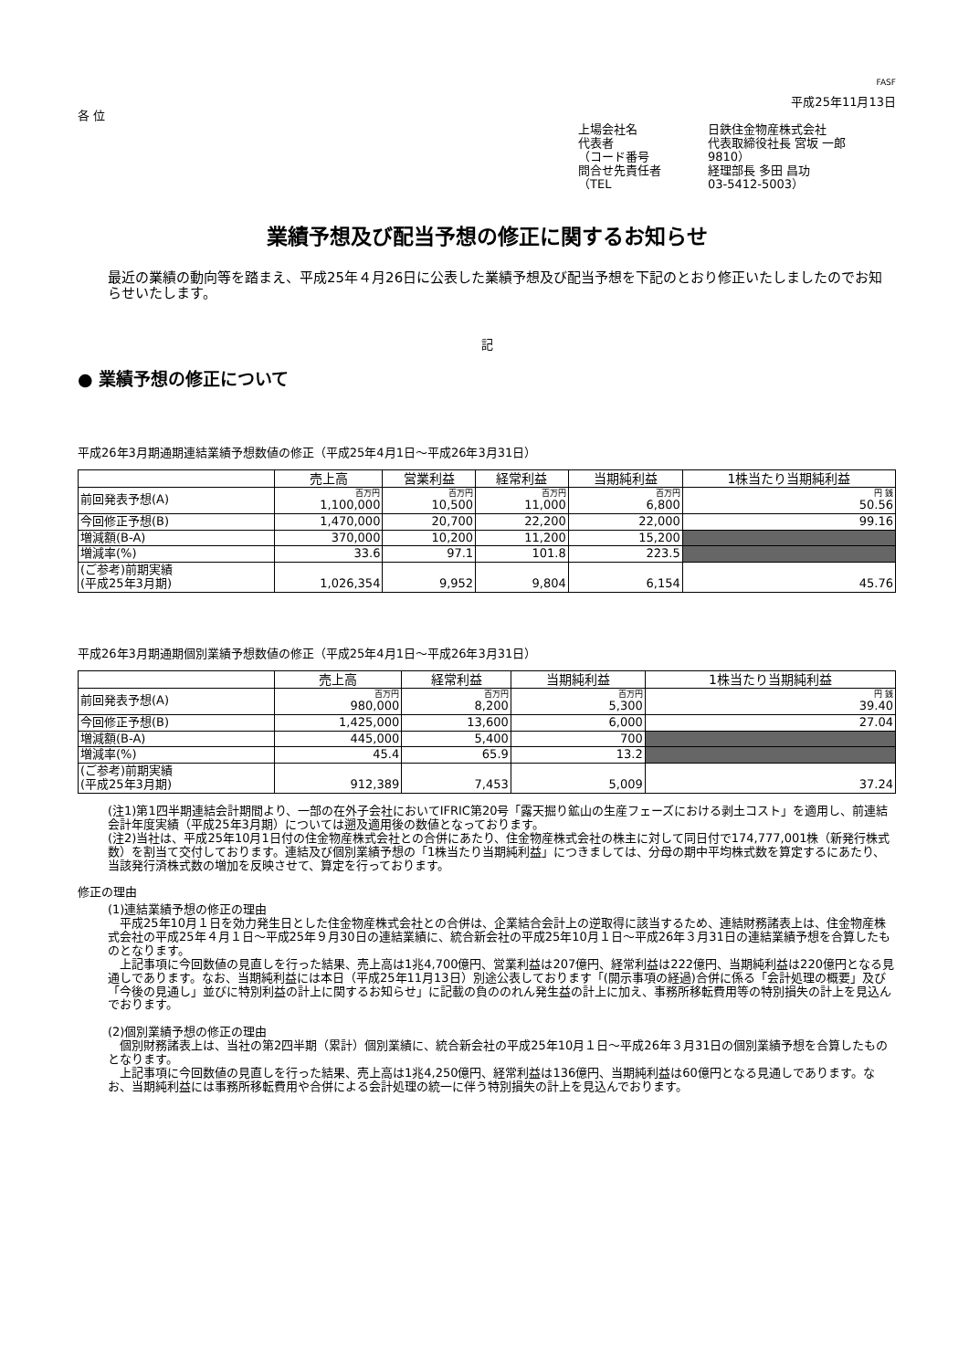FASF
平成25年11月13日
各 位
上場会社名
日鉄住金物産株式会社
代表者
代表取締役社長 宮坂 一郎
（コード番号
9810）
問合せ先責任者
経理部長 多田 昌功
（TEL
03-5412-5003）
業績予想及び配当予想の修正に関するお知らせ
最近の業績の動向等を踏まえ、平成25年４月26日に公表した業績予想及び配当予想を下記のとおり修正いたしましたのでお知らせいたします。
記
● 業績予想の修正について
平成26年3月期通期連結業績予想数値の修正（平成25年4月1日～平成26年3月31日）
| | 売上高 | 営業利益 | 経常利益 | 当期純利益 | 1株当たり当期純利益 |
| --- | --- | --- | --- | --- | --- |
| 前回発表予想(A) | 百万円 1,100,000 | 百万円 10,500 | 百万円 11,000 | 百万円 6,800 | 円 銭 50.56 |
| 今回修正予想(B) | 1,470,000 | 20,700 | 22,200 | 22,000 | 99.16 |
| 増減額(B-A) | 370,000 | 10,200 | 11,200 | 15,200 | |
| 増減率(%) | 33.6 | 97.1 | 101.8 | 223.5 | |
| (ご参考)前期実績 (平成25年3月期) | 1,026,354 | 9,952 | 9,804 | 6,154 | 45.76 |
平成26年3月期通期個別業績予想数値の修正（平成25年4月1日～平成26年3月31日）
| | 売上高 | 経常利益 | 当期純利益 | 1株当たり当期純利益 |
| --- | --- | --- | --- | --- |
| 前回発表予想(A) | 百万円 980,000 | 百万円 8,200 | 百万円 5,300 | 円 銭 39.40 |
| 今回修正予想(B) | 1,425,000 | 13,600 | 6,000 | 27.04 |
| 増減額(B-A) | 445,000 | 5,400 | 700 | |
| 増減率(%) | 45.4 | 65.9 | 13.2 | |
| (ご参考)前期実績 (平成25年3月期) | 912,389 | 7,453 | 5,009 | 37.24 |
(注1)第1四半期連結会計期間より、一部の在外子会社においてIFRIC第20号「露天掘り鉱山の生産フェーズにおける剥土コスト」を適用し、前連結会計年度実績（平成25年3月期）については遡及適用後の数値となっております。
(注2)当社は、平成25年10月1日付の住金物産株式会社との合併にあたり、住金物産株式会社の株主に対して同日付で174,777,001株（新発行株式数）を割当て交付しております。連結及び個別業績予想の「1株当たり当期純利益」につきましては、分母の期中平均株式数を算定するにあたり、当該発行済株式数の増加を反映させて、算定を行っております。
修正の理由
(1)連結業績予想の修正の理由
　平成25年10月１日を効力発生日とした住金物産株式会社との合併は、企業結合会計上の逆取得に該当するため、連結財務諸表上は、住金物産株式会社の平成25年４月１日～平成25年９月30日の連結業績に、統合新会社の平成25年10月１日～平成26年３月31日の連結業績予想を合算したものとなります。
　上記事項に今回数値の見直しを行った結果、売上高は1兆4,700億円、営業利益は207億円、経常利益は222億円、当期純利益は220億円となる見通しであります。なお、当期純利益には本日（平成25年11月13日）別途公表しております「(開示事項の経過)合併に係る「会計処理の概要」及び「今後の見通し」並びに特別利益の計上に関するお知らせ」に記載の負ののれん発生益の計上に加え、事務所移転費用等の特別損失の計上を見込んでおります。
(2)個別業績予想の修正の理由
　個別財務諸表上は、当社の第2四半期（累計）個別業績に、統合新会社の平成25年10月１日～平成26年３月31日の個別業績予想を合算したものとなります。
　上記事項に今回数値の見直しを行った結果、売上高は1兆4,250億円、経常利益は136億円、当期純利益は60億円となる見通しであります。なお、当期純利益には事務所移転費用や合併による会計処理の統一に伴う特別損失の計上を見込んでおります。